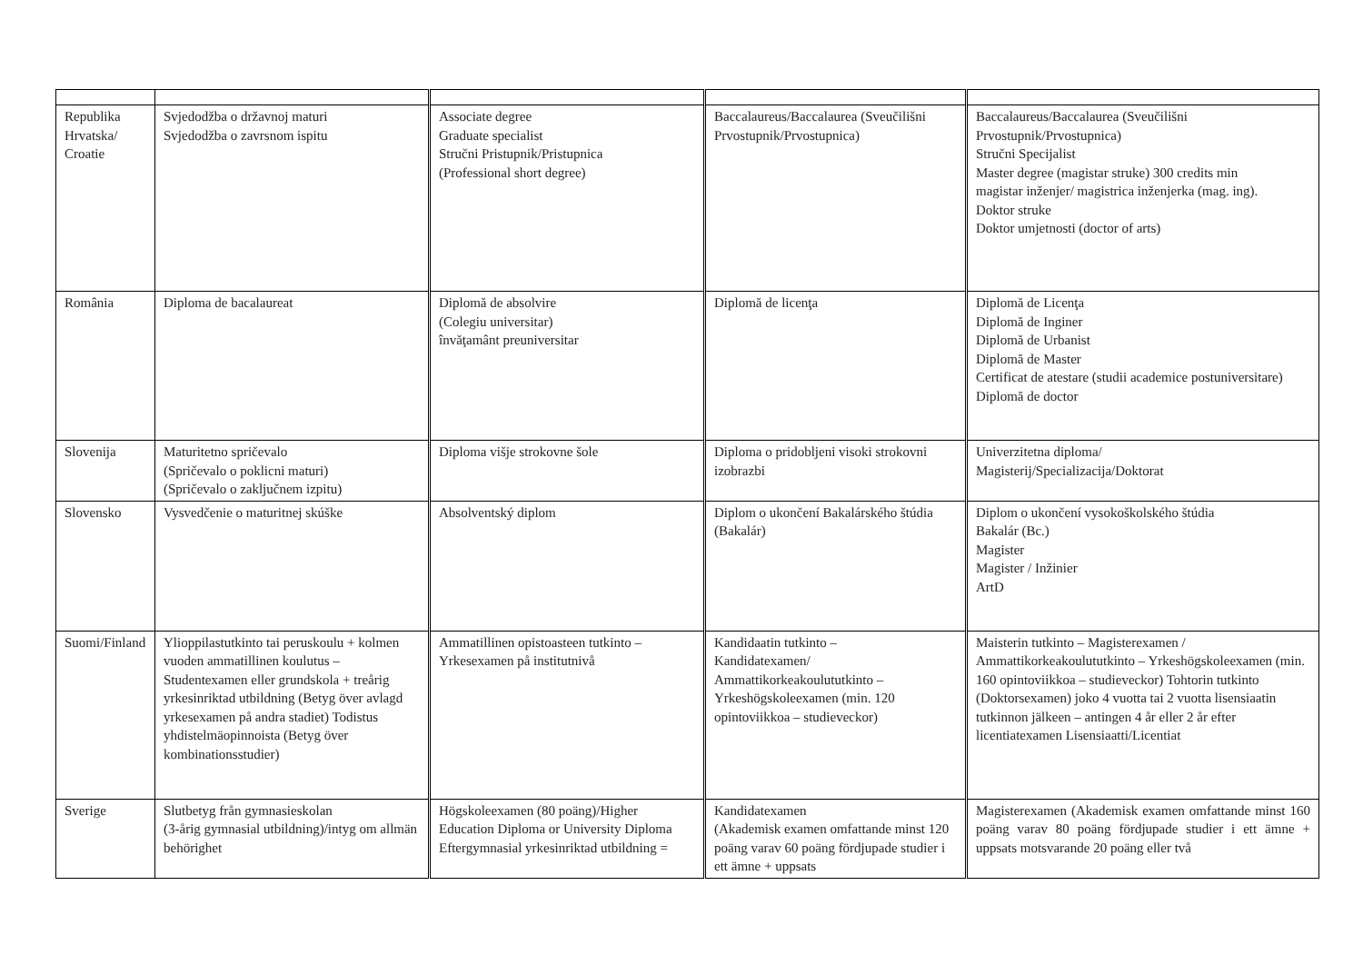| Republika Hrvatska/ Croatie | Svjedodžba o državnoj maturi Svjedodžba o zavrsnom ispitu | Associate degree Graduate specialist Stručni Pristupnik/Pristupnica (Professional short degree) | Baccalaureus/Baccalaurea (Sveučilišni Prvostupnik/Prvostupnica) | Baccalaureus/Baccalaurea (Sveučilišni Prvostupnik/Prvostupnica) Stručni Specijalist Master degree (magistar struke) 300 credits min magistar inženjer/ magistrica inženjerka (mag. ing). Doktor struke Doktor umjetnosti (doctor of arts) |
| România | Diploma de bacalaureat | Diplomă de absolvire (Colegiu universitar) învăţamânt preuniversitar | Diplomă de licenţa | Diplomă de Licenţa Diplomă de Inginer Diplomă de Urbanist Diplomă de Master Certificat de atestare (studii academice postuniversitare) Diplomă de doctor |
| Slovenija | Maturitetno spričevalo (Spričevalo o poklicni maturi) (Spričevalo o zaključnem izpitu) | Diploma višje strokovne šole | Diploma o pridobljeni visoki strokovni izobrazbi | Univerzitetna diploma/ Magisterij/Specializacija/Doktorat |
| Slovensko | Vysvedčenie o maturitnej skúške | Absolventský diplom | Diplom o ukončení Bakalárského štúdia (Bakalár) | Diplom o ukončení vysokoškolského štúdia Bakalár (Bc.) Magister Magister / Inžinier ArtD |
| Suomi/Finland | Ylioppilastutkinto tai peruskoulu + kolmen vuoden ammatillinen koulutus – Studentexamen eller grundskola + treårig yrkesinriktad utbildning (Betyg över avlagd yrkesexamen på andra stadiet) Todistus yhdistelmäopinnoista (Betyg över kombinationsstudier) | Ammatillinen opistoasteen tutkinto – Yrkesexamen på institutnivå | Kandidaatin tutkinto – Kandidatexamen/ Ammattikorkeakoulututkinto – Yrkeshögskoleexamen (min. 120 opintoviikkoa – studieveckor) | Maisterin tutkinto – Magisterexamen / Ammattikorkeakoulututkinto – Yrkeshögskoleexamen (min. 160 opintoviikkoa – studieveckor) Tohtorin tutkinto (Doktorsexamen) joko 4 vuotta tai 2 vuotta lisensiaatin tutkinnon jälkeen – antingen 4 år eller 2 år efter licentiatexamen Lisensiaatti/Licentiat |
| Sverige | Slutbetyg från gymnasieskolan (3-årig gymnasial utbildning)/intyg om allmän behörighet | Högskoleexamen (80 poäng)/Higher Education Diploma or University Diploma Eftergymnasial yrkesinriktad utbildning = | Kandidatexamen (Akademisk examen omfattande minst 120 poäng varav 60 poäng fördjupade studier i ett ämne + uppsats | Magisterexamen (Akademisk examen omfattande minst 160 poäng varav 80 poäng fördjupade studier i ett ämne + uppsats motsvarande 20 poäng eller två |